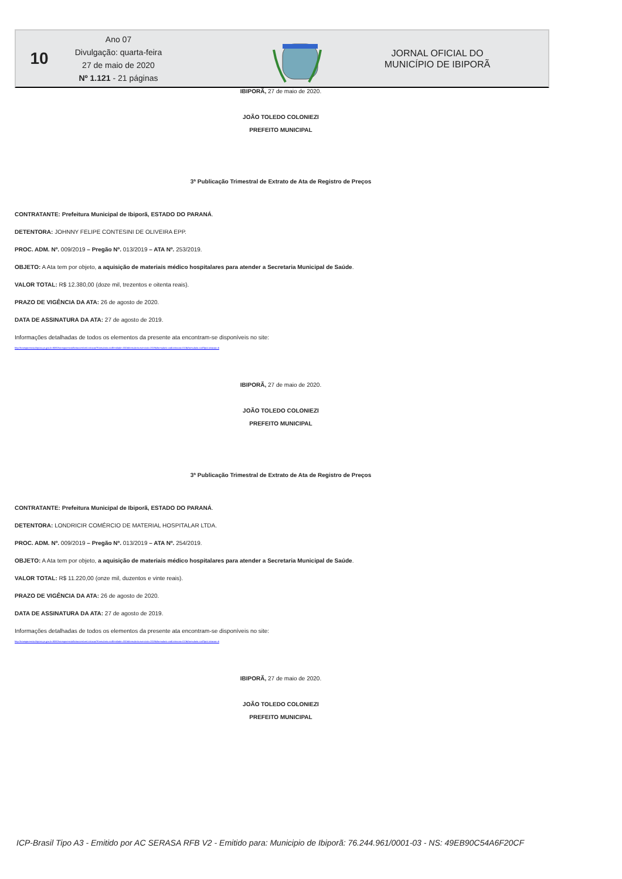10
Ano 07
Divulgação: quarta-feira
27 de maio de 2020
Nº 1.121 - 21 páginas
JORNAL OFICIAL DO
MUNICÍPIO DE IBIPORÃ
IBIPORÃ, 27 de maio de 2020.
JOÃO TOLEDO COLONIEZI
PREFEITO MUNICIPAL
3ª Publicação Trimestral de Extrato de Ata de Registro de Preços
CONTRATANTE: Prefeitura Municipal de Ibiporã, ESTADO DO PARANÁ.
DETENTORA: JOHNNY FELIPE CONTESINI DE OLIVEIRA EPP.
PROC. ADM. Nº. 009/2019 – Pregão Nº. 013/2019 – ATA Nº. 253/2019.
OBJETO: A Ata tem por objeto, a aquisição de materiais médico hospitalares para atender a Secretaria Municipal de Saúde.
VALOR TOTAL: R$ 12.380,00 (doze mil, trezentos e oitenta reais).
PRAZO DE VIGÊNCIA DA ATA: 26 de agosto de 2020.
DATA DE ASSINATURA DA ATA: 27 de agosto de 2019.
Informações detalhadas de todos os elementos da presente ata encontram-se disponíveis no site:
http://transparencia.ibipora.pr.gov.br:8080/transparencia/licitacoes/verLicitacao?formulario.codEntidade=332&formulario.exercicio=2019&formulario.codLicitacao=013&formulario.codTipoLicitacao=6
IBIPORÃ, 27 de maio de 2020.
JOÃO TOLEDO COLONIEZI
PREFEITO MUNICIPAL
3ª Publicação Trimestral de Extrato de Ata de Registro de Preços
CONTRATANTE: Prefeitura Municipal de Ibiporã, ESTADO DO PARANÁ.
DETENTORA: LONDRICIR COMÉRCIO DE MATERIAL HOSPITALAR LTDA.
PROC. ADM. Nº. 009/2019 – Pregão Nº. 013/2019 – ATA Nº. 254/2019.
OBJETO: A Ata tem por objeto, a aquisição de materiais médico hospitalares para atender a Secretaria Municipal de Saúde.
VALOR TOTAL: R$ 11.220,00 (onze mil, duzentos e vinte reais).
PRAZO DE VIGÊNCIA DA ATA: 26 de agosto de 2020.
DATA DE ASSINATURA DA ATA: 27 de agosto de 2019.
Informações detalhadas de todos os elementos da presente ata encontram-se disponíveis no site:
http://transparencia.ibipora.pr.gov.br:8080/transparencia/licitacoes/verLicitacao?formulario.codEntidade=332&formulario.exercicio=2019&formulario.codLicitacao=013&formulario.codTipoLicitacao=6
IBIPORÃ, 27 de maio de 2020.
JOÃO TOLEDO COLONIEZI
PREFEITO MUNICIPAL
ICP-Brasil Tipo A3 - Emitido por AC SERASA RFB V2 - Emitido para: Municipio de Ibiporã: 76.244.961/0001-03 - NS: 49EB90C54A6F20CF